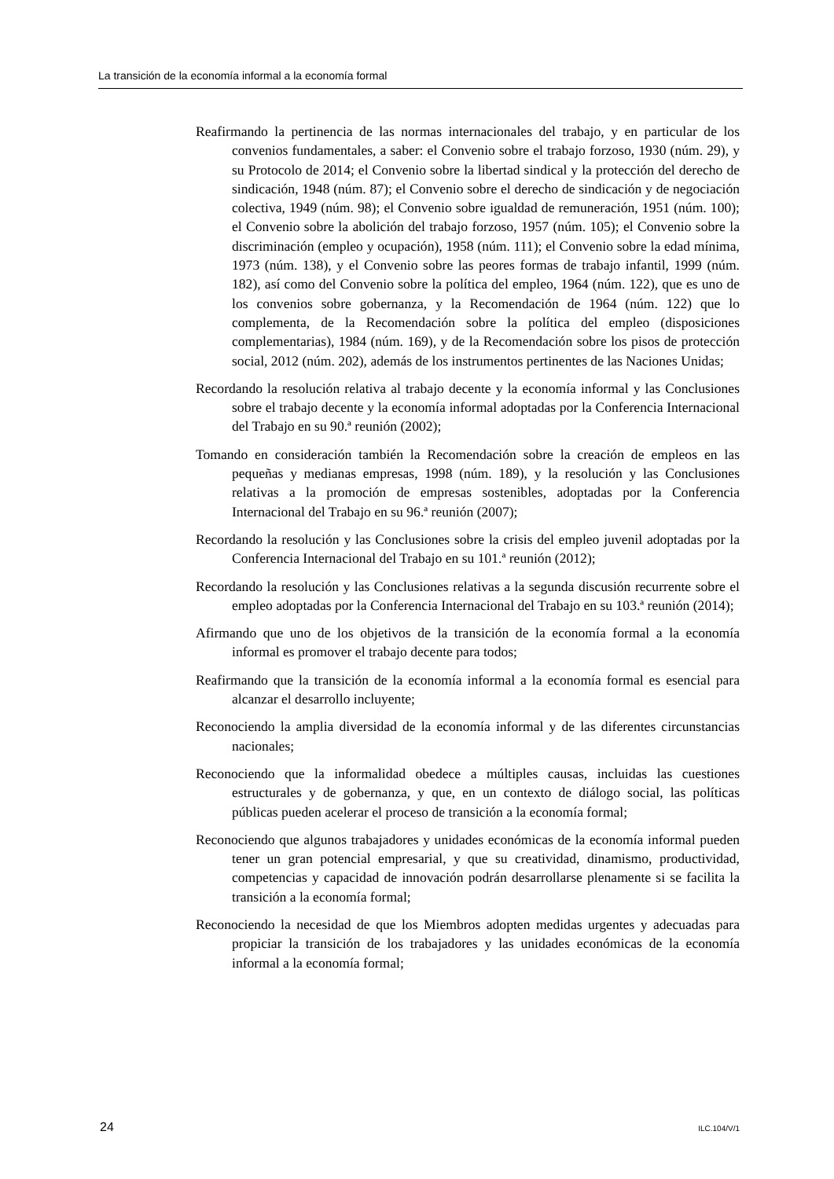La transición de la economía informal a la economía formal
Reafirmando la pertinencia de las normas internacionales del trabajo, y en particular de los convenios fundamentales, a saber: el Convenio sobre el trabajo forzoso, 1930 (núm. 29), y su Protocolo de 2014; el Convenio sobre la libertad sindical y la protección del derecho de sindicación, 1948 (núm. 87); el Convenio sobre el derecho de sindicación y de negociación colectiva, 1949 (núm. 98); el Convenio sobre igualdad de remuneración, 1951 (núm. 100); el Convenio sobre la abolición del trabajo forzoso, 1957 (núm. 105); el Convenio sobre la discriminación (empleo y ocupación), 1958 (núm. 111); el Convenio sobre la edad mínima, 1973 (núm. 138), y el Convenio sobre las peores formas de trabajo infantil, 1999 (núm. 182), así como del Convenio sobre la política del empleo, 1964 (núm. 122), que es uno de los convenios sobre gobernanza, y la Recomendación de 1964 (núm. 122) que lo complementa, de la Recomendación sobre la política del empleo (disposiciones complementarias), 1984 (núm. 169), y de la Recomendación sobre los pisos de protección social, 2012 (núm. 202), además de los instrumentos pertinentes de las Naciones Unidas;
Recordando la resolución relativa al trabajo decente y la economía informal y las Conclusiones sobre el trabajo decente y la economía informal adoptadas por la Conferencia Internacional del Trabajo en su 90.ª reunión (2002);
Tomando en consideración también la Recomendación sobre la creación de empleos en las pequeñas y medianas empresas, 1998 (núm. 189), y la resolución y las Conclusiones relativas a la promoción de empresas sostenibles, adoptadas por la Conferencia Internacional del Trabajo en su 96.ª reunión (2007);
Recordando la resolución y las Conclusiones sobre la crisis del empleo juvenil adoptadas por la Conferencia Internacional del Trabajo en su 101.ª reunión (2012);
Recordando la resolución y las Conclusiones relativas a la segunda discusión recurrente sobre el empleo adoptadas por la Conferencia Internacional del Trabajo en su 103.ª reunión (2014);
Afirmando que uno de los objetivos de la transición de la economía formal a la economía informal es promover el trabajo decente para todos;
Reafirmando que la transición de la economía informal a la economía formal es esencial para alcanzar el desarrollo incluyente;
Reconociendo la amplia diversidad de la economía informal y de las diferentes circunstancias nacionales;
Reconociendo que la informalidad obedece a múltiples causas, incluidas las cuestiones estructurales y de gobernanza, y que, en un contexto de diálogo social, las políticas públicas pueden acelerar el proceso de transición a la economía formal;
Reconociendo que algunos trabajadores y unidades económicas de la economía informal pueden tener un gran potencial empresarial, y que su creatividad, dinamismo, productividad, competencias y capacidad de innovación podrán desarrollarse plenamente si se facilita la transición a la economía formal;
Reconociendo la necesidad de que los Miembros adopten medidas urgentes y adecuadas para propiciar la transición de los trabajadores y las unidades económicas de la economía informal a la economía formal;
24 ILC.104/V/1